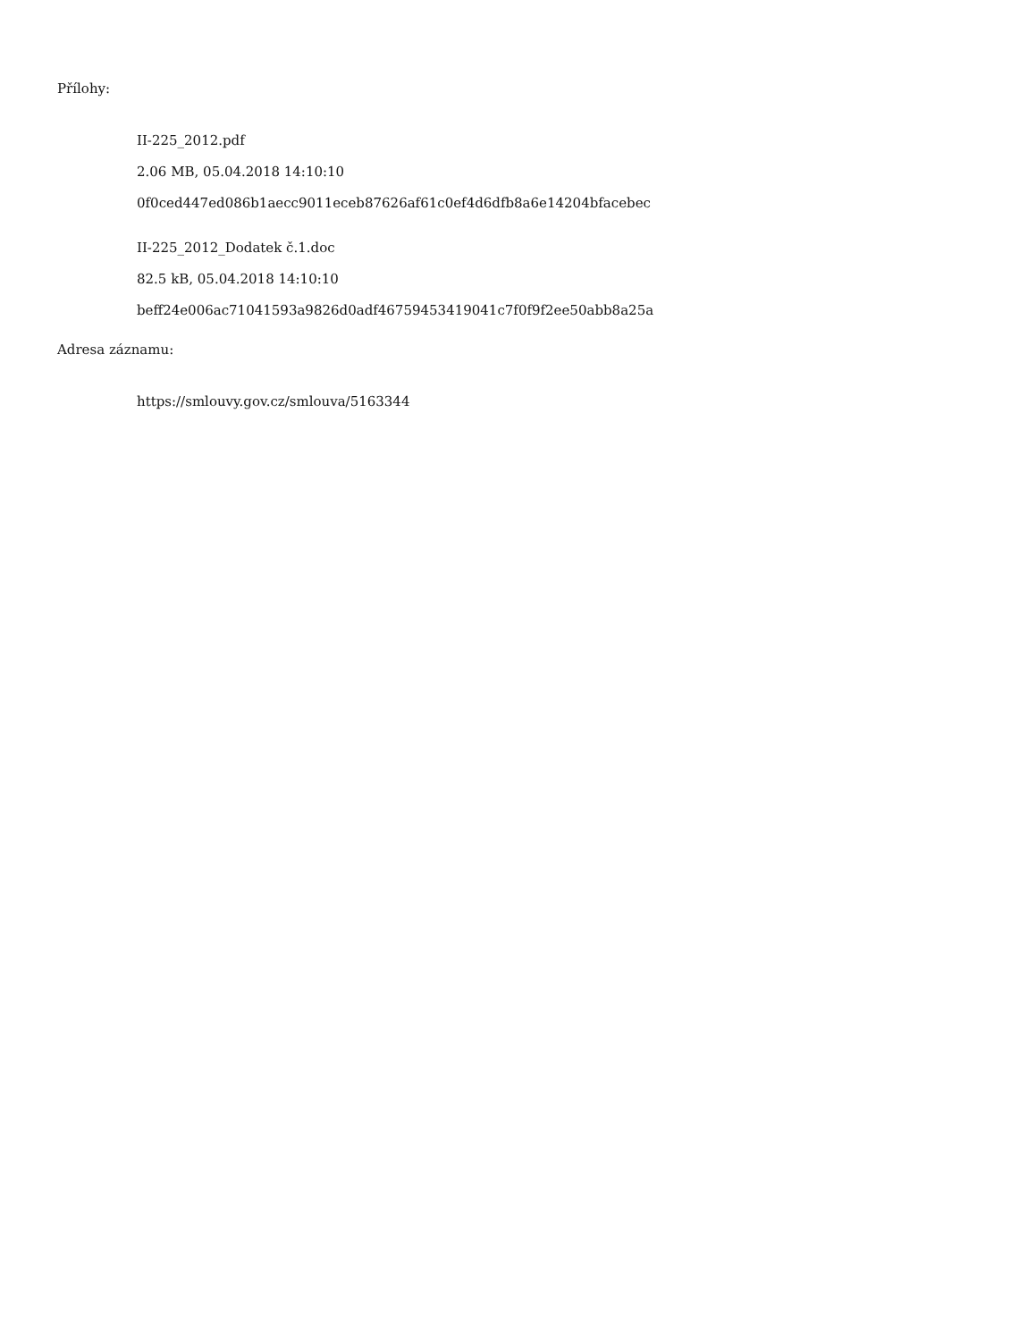Přílohy:
II-225_2012.pdf
2.06 MB, 05.04.2018 14:10:10
0f0ced447ed086b1aecc9011eceb87626af61c0ef4d6dfb8a6e14204bfacebec
II-225_2012_Dodatek č.1.doc
82.5 kB, 05.04.2018 14:10:10
beff24e006ac71041593a9826d0adf46759453419041c7f0f9f2ee50abb8a25a
Adresa záznamu:
https://smlouvy.gov.cz/smlouva/5163344